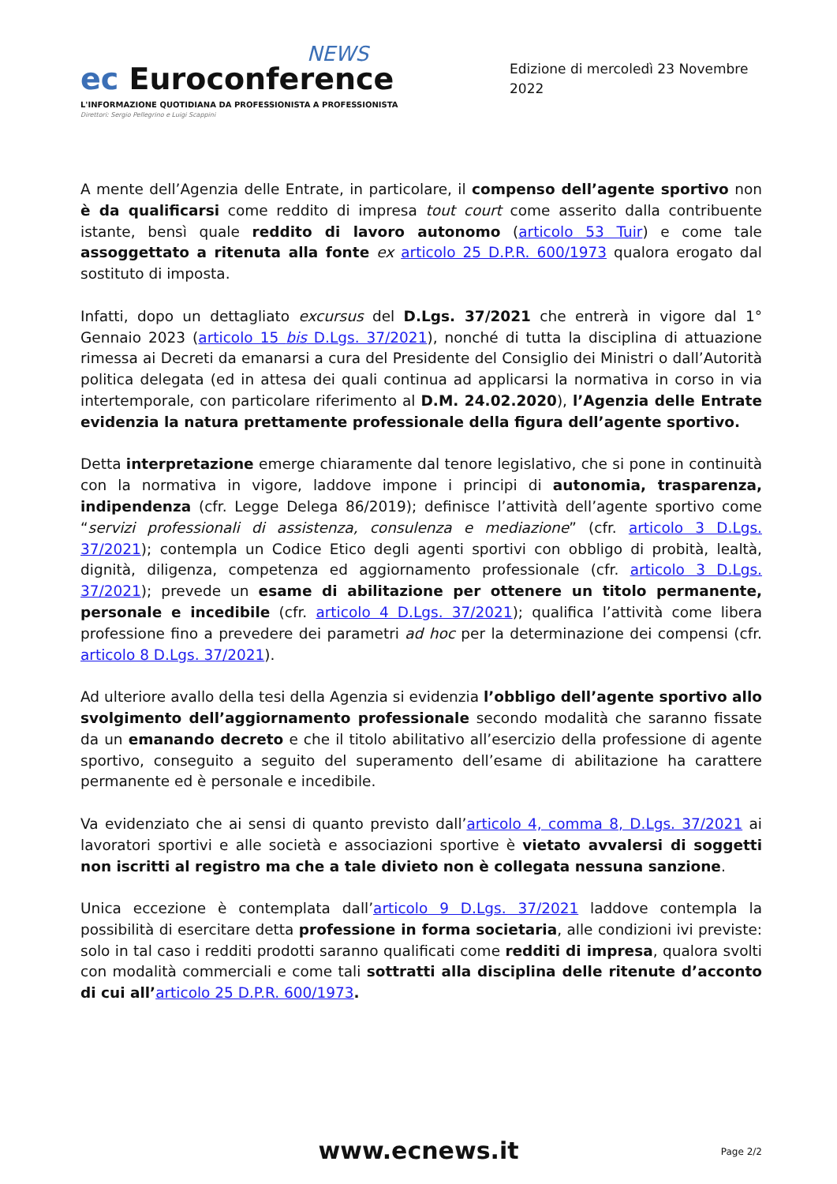NEWS
ec Euroconference
L'INFORMAZIONE QUOTIDIANA DA PROFESSIONISTA A PROFESSIONISTA
Direttori: Sergio Pellegrino e Luigi Scappini
Edizione di mercoledì 23 Novembre 2022
A mente dell’Agenzia delle Entrate, in particolare, il compenso dell’agente sportivo non è da qualificarsi come reddito di impresa tout court come asserito dalla contribuente istante, bensì quale reddito di lavoro autonomo (articolo 53 Tuir) e come tale assoggettato a ritenuta alla fonte ex articolo 25 D.P.R. 600/1973 qualora erogato dal sostituto di imposta.
Infatti, dopo un dettagliato excursus del D.Lgs. 37/2021 che entrerà in vigore dal 1° Gennaio 2023 (articolo 15 bis D.Lgs. 37/2021), nonché di tutta la disciplina di attuazione rimessa ai Decreti da emanarsi a cura del Presidente del Consiglio dei Ministri o dall’Autorità politica delegata (ed in attesa dei quali continua ad applicarsi la normativa in corso in via intertemporale, con particolare riferimento al D.M. 24.02.2020), l’Agenzia delle Entrate evidenzia la natura prettamente professionale della figura dell’agente sportivo.
Detta interpretazione emerge chiaramente dal tenore legislativo, che si pone in continuità con la normativa in vigore, laddove impone i principi di autonomia, trasparenza, indipendenza (cfr. Legge Delega 86/2019); definisce l’attività dell’agente sportivo come “servizi professionali di assistenza, consulenza e mediazione” (cfr. articolo 3 D.Lgs. 37/2021); contempla un Codice Etico degli agenti sportivi con obbligo di probità, lealtà, dignità, diligenza, competenza ed aggiornamento professionale (cfr. articolo 3 D.Lgs. 37/2021); prevede un esame di abilitazione per ottenere un titolo permanente, personale e incedibile (cfr. articolo 4 D.Lgs. 37/2021); qualifica l’attività come libera professione fino a prevedere dei parametri ad hoc per la determinazione dei compensi (cfr. articolo 8 D.Lgs. 37/2021).
Ad ulteriore avallo della tesi della Agenzia si evidenzia l’obbligo dell’agente sportivo allo svolgimento dell’aggiornamento professionale secondo modalità che saranno fissate da un emanando decreto e che il titolo abilitativo all’esercizio della professione di agente sportivo, conseguito a seguito del superamento dell’esame di abilitazione ha carattere permanente ed è personale e incedibile.
Va evidenziato che ai sensi di quanto previsto dall’articolo 4, comma 8, D.Lgs. 37/2021 ai lavoratori sportivi e alle società e associazioni sportive è vietato avvalersi di soggetti non iscritti al registro ma che a tale divieto non è collegata nessuna sanzione.
Unica eccezione è contemplata dall’articolo 9 D.Lgs. 37/2021 laddove contempla la possibilità di esercitare detta professione in forma societaria, alle condizioni ivi previste: solo in tal caso i redditi prodotti saranno qualificati come redditi di impresa, qualora svolti con modalità commerciali e come tali sottratti alla disciplina delle ritenute d’acconto di cui all’articolo 25 D.P.R. 600/1973.
www.ecnews.it
Page 2/2